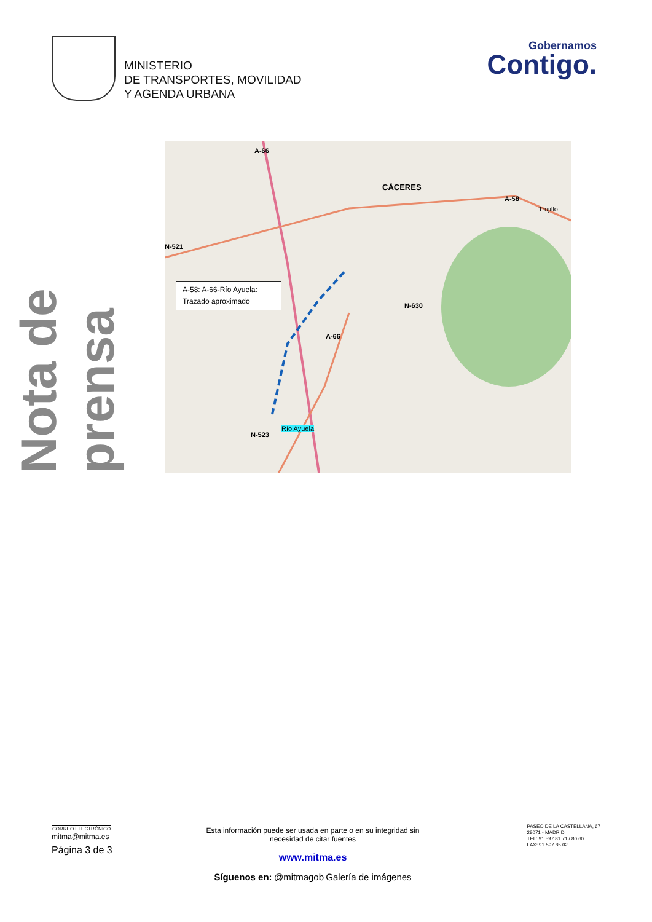MINISTERIO
DE TRANSPORTES, MOVILIDAD
Y AGENDA URBANA
Gobernamos
Contigo.
Nota de prensa
A-66
CÁCERES
A-58
Trujillo
N-521
N-630
A-66
N-523
Río Ayuela
A-58: A-66-Río Ayuela:
Trazado aproximado
CORREO ELECTRÓNICO
mitma@mitma.es
Página 3 de 3
Esta información puede ser usada en parte o en su integridad sin necesidad de citar fuentes
www.mitma.es
Síguenos en: @mitmagob Galería de imágenes
PASEO DE LA CASTELLANA, 67
28071 - MADRID
TEL: 91 597 81 71 / 80 60
FAX: 91 597 85 02